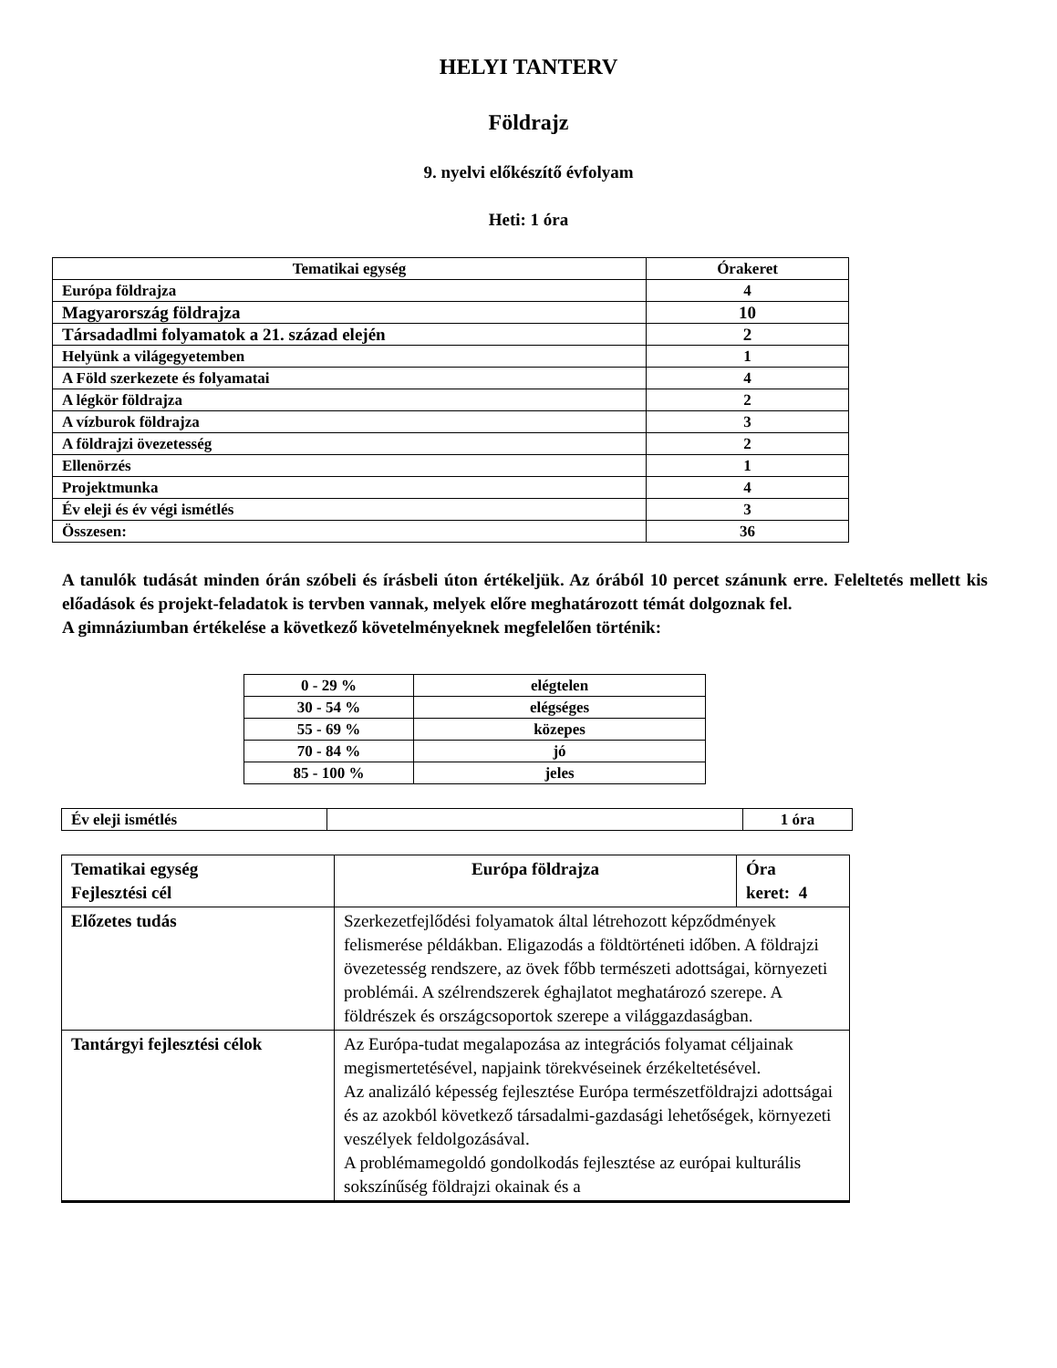HELYI TANTERV
Földrajz
9. nyelvi előkészítő évfolyam
Heti: 1 óra
| Tematikai egység | Órakeret |
| --- | --- |
| Európa földrajza | 4 |
| Magyarország földrajza | 10 |
| Társadadlmi folyamatok a 21. század elején | 2 |
| Helyünk a világegyetemben | 1 |
| A Föld szerkezete és folyamatai | 4 |
| A légkör földrajza | 2 |
| A vízburok földrajza | 3 |
| A földrajzi övezetesség | 2 |
| Ellenörzés | 1 |
| Projektmunka | 4 |
| Év eleji és év végi ismétlés | 3 |
| Összesen: | 36 |
A tanulók tudását minden órán szóbeli és írásbeli úton értékeljük. Az órából 10 percet szánunk erre. Feleltetés mellett kis előadások és projekt-feladatok is tervben vannak, melyek előre meghatározott témát dolgoznak fel.
A gimnáziumban értékelése a következő követelményeknek megfelelően történik:
| 0 - 29 % | elégtelen |
| 30 - 54 % | elégséges |
| 55 - 69 % | közepes |
| 70 - 84 % | jó |
| 85 - 100 % | jeles |
| Év eleji ismétlés | | 1 óra |
| Tematikai egység Fejlesztési cél | Európa földrajza | Óra keret: 4 |
| Előzetes tudás | Szerkezetfejlődési folyamatok által létrehozott képződmények felismerése példákban. Eligazodás a földtörténeti időben. A földrajzi övezetesség rendszere, az övek főbb természeti adottságai, környezeti problémái. A szélrendszerek éghajlatot meghatározó szerepe. A földrészek és országcsoportok szerepe a világgazdaságban. | |
| Tantárgyi fejlesztési célok | Az Európa-tudat megalapozása az integrációs folyamat céljainak megismertetésével, napjaink törekvéseinek érzékeltetésével. Az analizáló képesség fejlesztése Európa természetföldrajzi adottságai és az azokból következő társadalmi-gazdasági lehetőségek, környezeti veszélyek feldolgozásával. A problémamegoldó gondolkodás fejlesztése az európai kulturális sokszínűség földrajzi okainak és a | |